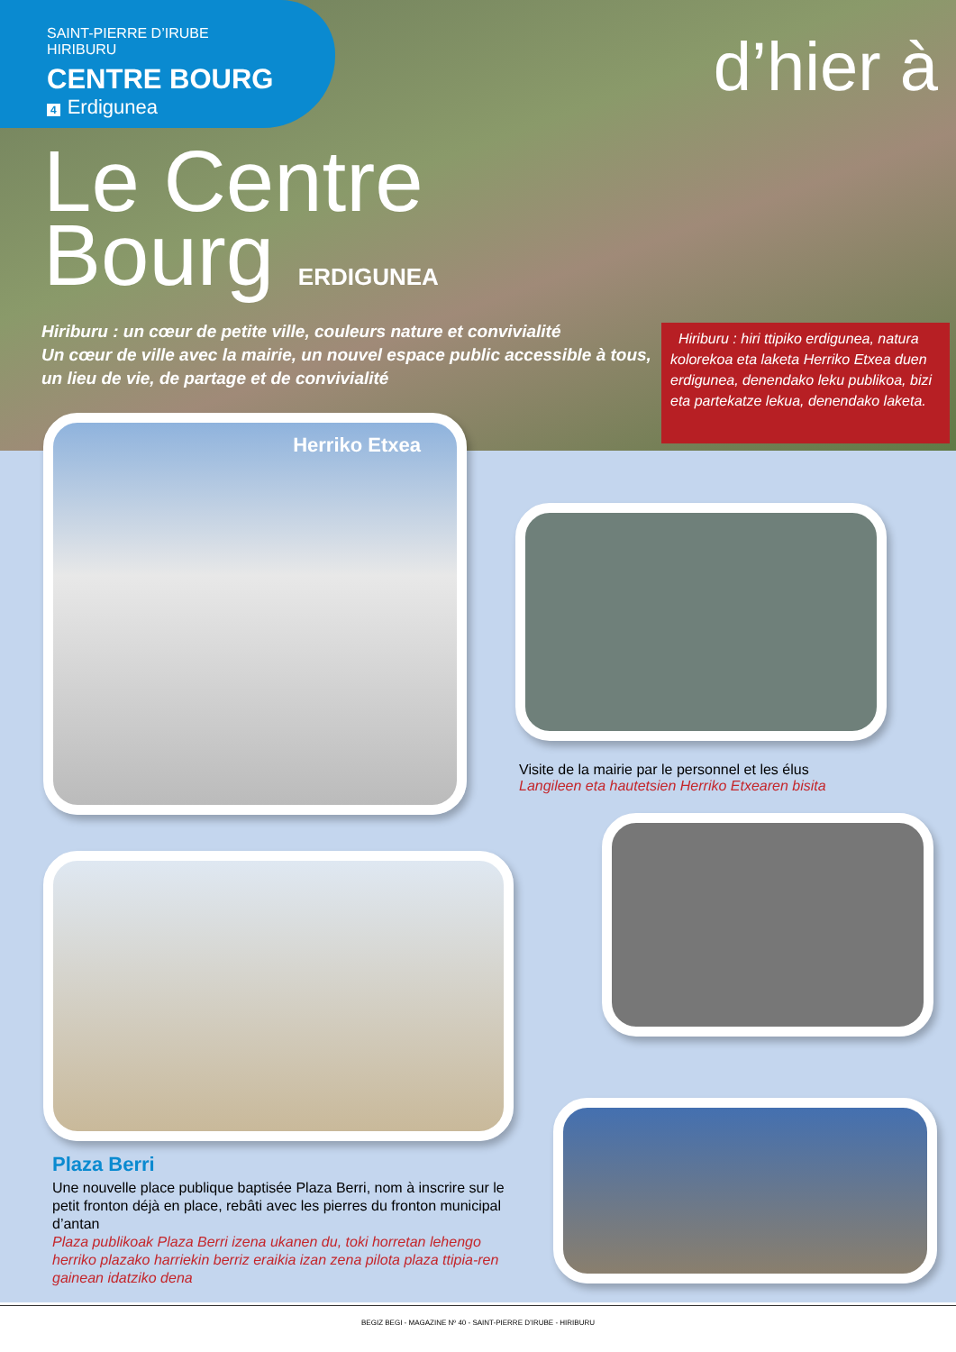SAINT-PIERRE D’IRUBE
HIRIBURU
CENTRE BOURG
4 Erdigunea
d’hier à
Le Centre
Bourg ERDIGUNEA
Hiriburu : un cœur de petite ville, couleurs nature et convivialité
Un cœur de ville avec la mairie, un nouvel espace public accessible à tous, un lieu de vie, de partage et de convivialité
Hiriburu : hiri ttipiko erdigunea, natura kolorekoa eta laketa Herriko Etxea duen erdigunea, denendako leku publikoa, bizi eta partekatze lekua, denendako laketa.
Herriko Etxea
Visite de la mairie par le personnel et les élus
Langileen eta hautetsien Herriko Etxearen bisita
Plaza Berri
Une nouvelle place publique baptisée Plaza Berri, nom à inscrire sur le petit fronton déjà en place, rebâti avec les pierres du fronton municipal d’antan
Plaza publikoak Plaza Berri izena ukanen du, toki horretan lehengo herriko plazako harriekin berriz eraikia izan zena pilota plaza ttipia-ren gainean idatziko dena
BEGIZ BEGI - MAGAZINE Nº 40 - SAINT-PIERRE D’IRUBE - HIRIBURU